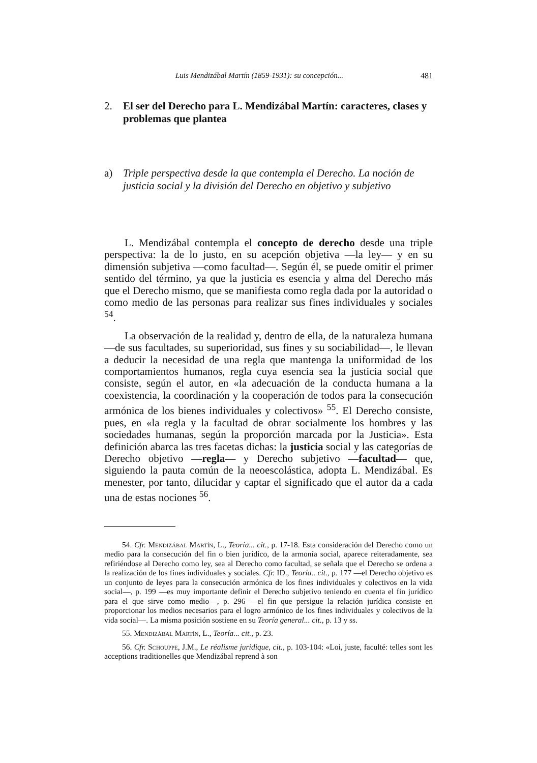Luis Mendizábal Martín (1859-1931): su concepción... 481
2. El ser del Derecho para L. Mendizábal Martín: caracteres, clases y problemas que plantea
a) Triple perspectiva desde la que contempla el Derecho. La noción de justicia social y la división del Derecho en objetivo y subjetivo
L. Mendizábal contempla el concepto de derecho desde una triple perspectiva: la de lo justo, en su acepción objetiva —la ley— y en su dimensión subjetiva —como facultad—. Según él, se puede omitir el primer sentido del término, ya que la justicia es esencia y alma del Derecho más que el Derecho mismo, que se manifiesta como regla dada por la autoridad o como medio de las personas para realizar sus fines individuales y sociales <sup>54</sup>.
La observación de la realidad y, dentro de ella, de la naturaleza humana —de sus facultades, su superioridad, sus fines y su sociabilidad—, le llevan a deducir la necesidad de una regla que mantenga la uniformidad de los comportamientos humanos, regla cuya esencia sea la justicia social que consiste, según el autor, en «la adecuación de la conducta humana a la coexistencia, la coordinación y la cooperación de todos para la consecución armónica de los bienes individuales y colectivos» <sup>55</sup>. El Derecho consiste, pues, en «la regla y la facultad de obrar socialmente los hombres y las sociedades humanas, según la proporción marcada por la Justicia». Esta definición abarca las tres facetas dichas: la justicia social y las categorías de Derecho objetivo —regla— y Derecho subjetivo —facultad— que, siguiendo la pauta común de la neoescolástica, adopta L. Mendizábal. Es menester, por tanto, dilucidar y captar el significado que el autor da a cada una de estas nociones <sup>56</sup>.
54. Cfr. Mendizábal Martín, L., Teoría... cit., p. 17-18. Esta consideración del Derecho como un medio para la consecución del fin o bien jurídico, de la armonía social, aparece reiteradamente, sea refiriéndose al Derecho como ley, sea al Derecho como facultad, se señala que el Derecho se ordena a la realización de los fines individuales y sociales. Cfr. ID., Teoría.. cit., p. 177 —el Derecho objetivo es un conjunto de leyes para la consecución armónica de los fines individuales y colectivos en la vida social—, p. 199 —es muy importante definir el Derecho subjetivo teniendo en cuenta el fin jurídico para el que sirve como medio—, p. 296 —el fin que persigue la relación jurídica consiste en proporcionar los medios necesarios para el logro armónico de los fines individuales y colectivos de la vida social—. La misma posición sostiene en su Teoría general... cit., p. 13 y ss.
55. Mendizábal Martín, L., Teoría... cit., p. 23.
56. Cfr. Schouppe, J.M., Le réalisme juridique, cit., p. 103-104: «Loi, juste, faculté: telles sont les acceptions traditionelles que Mendizábal reprend à son